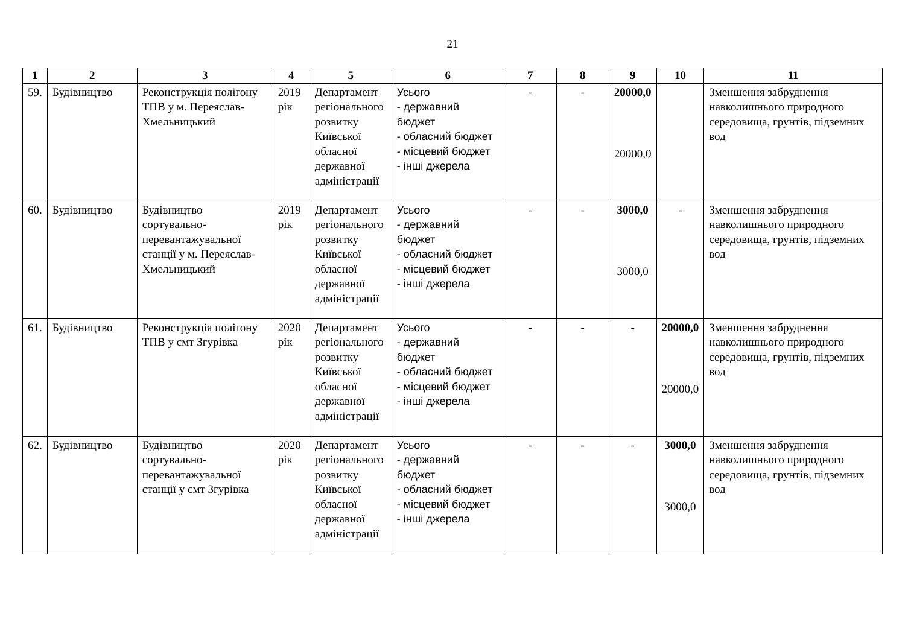21
| 1 | 2 | 3 | 4 | 5 | 6 | 7 | 8 | 9 | 10 | 11 |
| --- | --- | --- | --- | --- | --- | --- | --- | --- | --- | --- |
| 59. | Будівництво | Реконструкція полігону ТПВ у м. Переяслав-Хмельницький | 2019 рік | Департамент регіонального розвитку Київської обласної державної адміністрації | Усього - державний бюджет - обласний бюджет - місцевий бюджет - інші джерела | - | - | 20000,0 20000,0 | | Зменшення забруднення навколишнього природного середовища, грунтів, підземних вод |
| 60. | Будівництво | Будівництво сортувально-перевантажувальної станції у м. Переяслав-Хмельницький | 2019 рік | Департамент регіонального розвитку Київської обласної державної адміністрації | Усього - державний бюджет - обласний бюджет - місцевий бюджет - інші джерела | - | - | 3000,0 3000,0 | - | Зменшення забруднення навколишнього природного середовища, грунтів, підземних вод |
| 61. | Будівництво | Реконструкція полігону ТПВ у смт Згурівка | 2020 рік | Департамент регіонального розвитку Київської обласної державної адміністрації | Усього - державний бюджет - обласний бюджет - місцевий бюджет - інші джерела | - | - | - | 20000,0 20000,0 | Зменшення забруднення навколишнього природного середовища, грунтів, підземних вод |
| 62. | Будівництво | Будівництво сортувально-перевантажувальної станції у смт Згурівка | 2020 рік | Департамент регіонального розвитку Київської обласної державної адміністрації | Усього - державний бюджет - обласний бюджет - місцевий бюджет - інші джерела | - | - | - | 3000,0 3000,0 | Зменшення забруднення навколишнього природного середовища, грунтів, підземних вод |